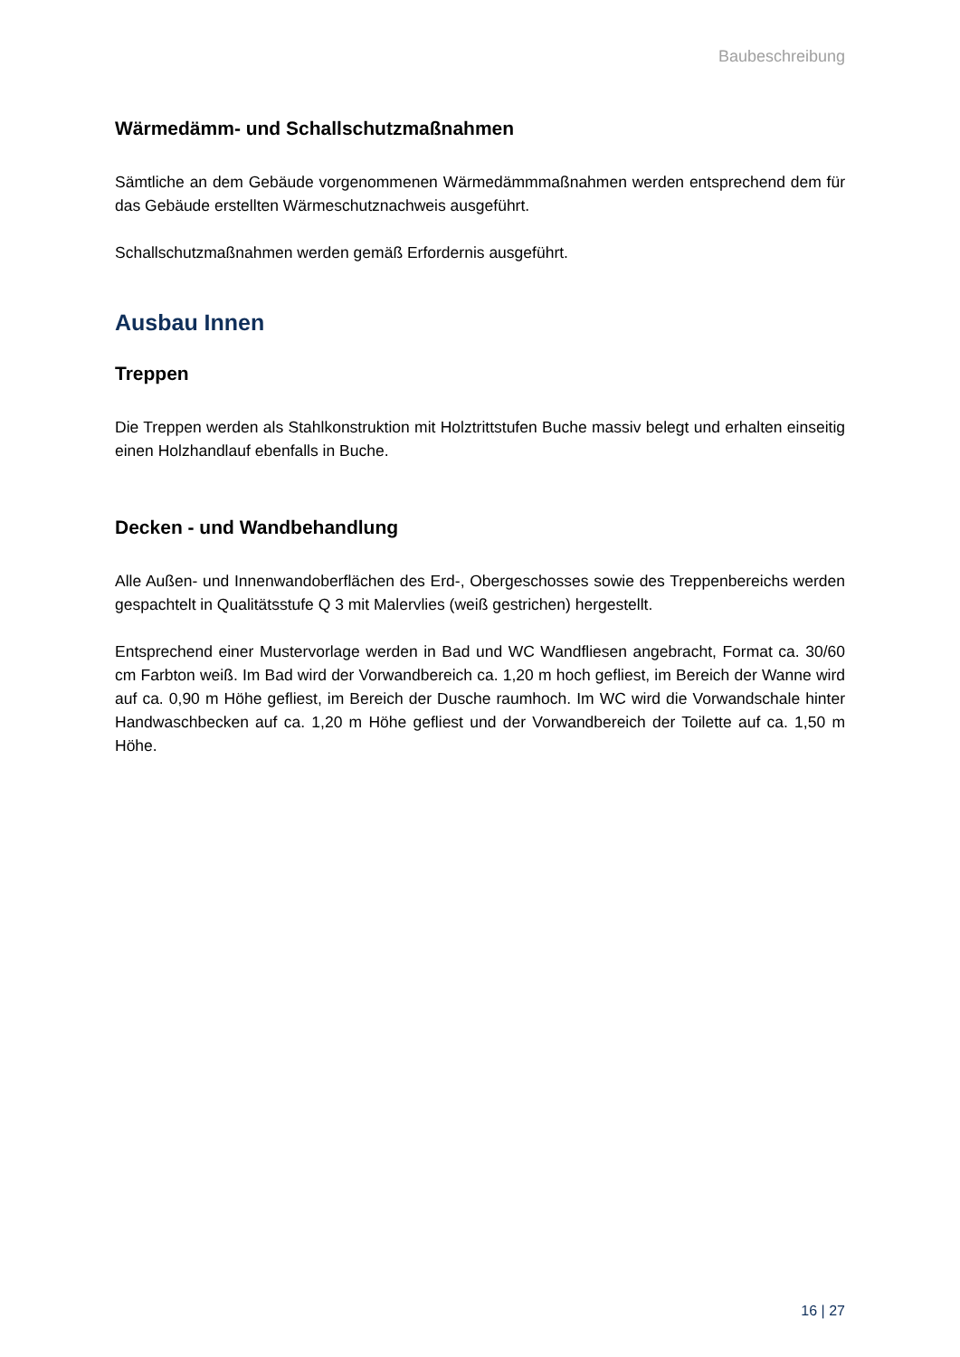Baubeschreibung
Wärmedämm- und Schallschutzmaßnahmen
Sämtliche an dem Gebäude vorgenommenen Wärmedämmmaßnahmen werden entsprechend dem für das Gebäude erstellten Wärmeschutznachweis ausgeführt.
Schallschutzmaßnahmen werden gemäß Erfordernis ausgeführt.
Ausbau Innen
Treppen
Die Treppen werden als Stahlkonstruktion mit Holztrittstufen Buche massiv belegt und erhalten einseitig einen Holzhandlauf ebenfalls in Buche.
Decken - und Wandbehandlung
Alle Außen- und Innenwandoberflächen des Erd-, Obergeschosses sowie des Treppenbereichs werden gespachtelt in Qualitätsstufe Q 3 mit Malervlies (weiß gestrichen) hergestellt.
Entsprechend einer Mustervorlage werden in Bad und WC Wandfliesen angebracht, Format ca. 30/60 cm Farbton weiß. Im Bad wird der Vorwandbereich ca. 1,20 m hoch gefliest, im Bereich der Wanne wird auf ca. 0,90 m Höhe gefliest, im Bereich der Dusche raumhoch. Im WC wird die Vorwandschale hinter Handwaschbecken auf ca. 1,20 m Höhe gefliest und der Vorwandbereich der Toilette auf ca. 1,50 m Höhe.
16 | 27